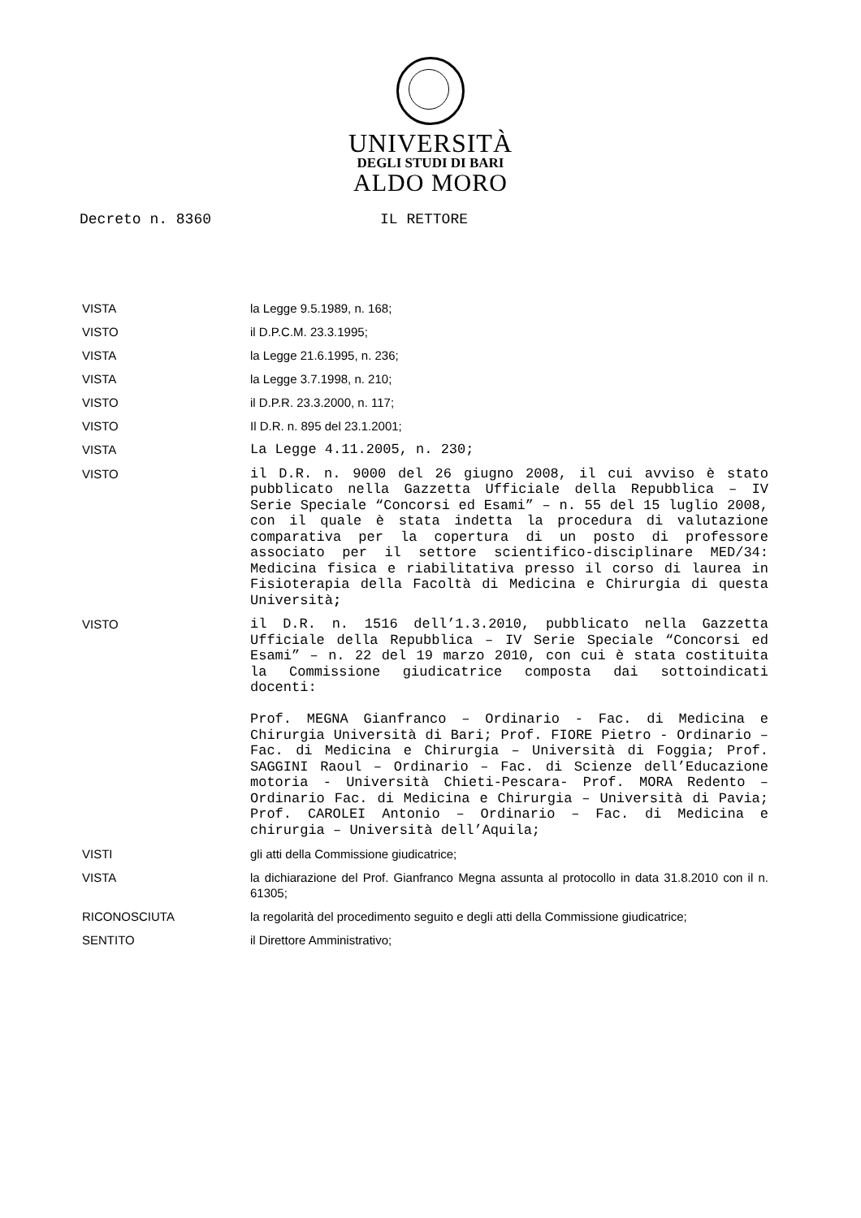UNIVERSITÀ
DEGLI STUDI DI BARI
ALDO MORO
Decreto n. 8360 IL RETTORE
VISTA la Legge 9.5.1989, n. 168;
VISTO il D.P.C.M. 23.3.1995;
VISTA la Legge 21.6.1995, n. 236;
VISTA la Legge 3.7.1998, n. 210;
VISTO il D.P.R. 23.3.2000, n. 117;
VISTO Il D.R. n. 895 del 23.1.2001;
VISTA
La Legge 4.11.2005, n. 230;
VISTO
il D.R. n. 9000 del 26 giugno 2008, il cui avviso è stato pubblicato nella Gazzetta Ufficiale della Repubblica – IV Serie Speciale “Concorsi ed Esami” – n. 55 del 15 luglio 2008, con il quale è stata indetta la procedura di valutazione comparativa per la copertura di un posto di professore associato per il settore scientifico-disciplinare MED/34: Medicina fisica e riabilitativa presso il corso di laurea in Fisioterapia della Facoltà di Medicina e Chirurgia di questa Università;
VISTO
il D.R. n. 1516 dell’1.3.2010, pubblicato nella Gazzetta Ufficiale della Repubblica – IV Serie Speciale “Concorsi ed Esami” – n. 22 del 19 marzo 2010, con cui è stata costituita la Commissione giudicatrice composta dai sottoindicati docenti:
Prof. MEGNA Gianfranco – Ordinario - Fac. di Medicina e Chirurgia Università di Bari; Prof. FIORE Pietro - Ordinario – Fac. di Medicina e Chirurgia – Università di Foggia; Prof. SAGGINI Raoul – Ordinario – Fac. di Scienze dell’Educazione motoria - Università Chieti-Pescara- Prof. MORA Redento – Ordinario Fac. di Medicina e Chirurgia – Università di Pavia; Prof. CAROLEI Antonio – Ordinario – Fac. di Medicina e chirurgia – Università dell’Aquila;
VISTI gli atti della Commissione giudicatrice;
VISTA la dichiarazione del Prof. Gianfranco Megna assunta al protocollo in data 31.8.2010 con il n. 61305;
RICONOSCIUTA la regolarità del procedimento seguito e degli atti della Commissione giudicatrice;
SENTITO il Direttore Amministrativo;